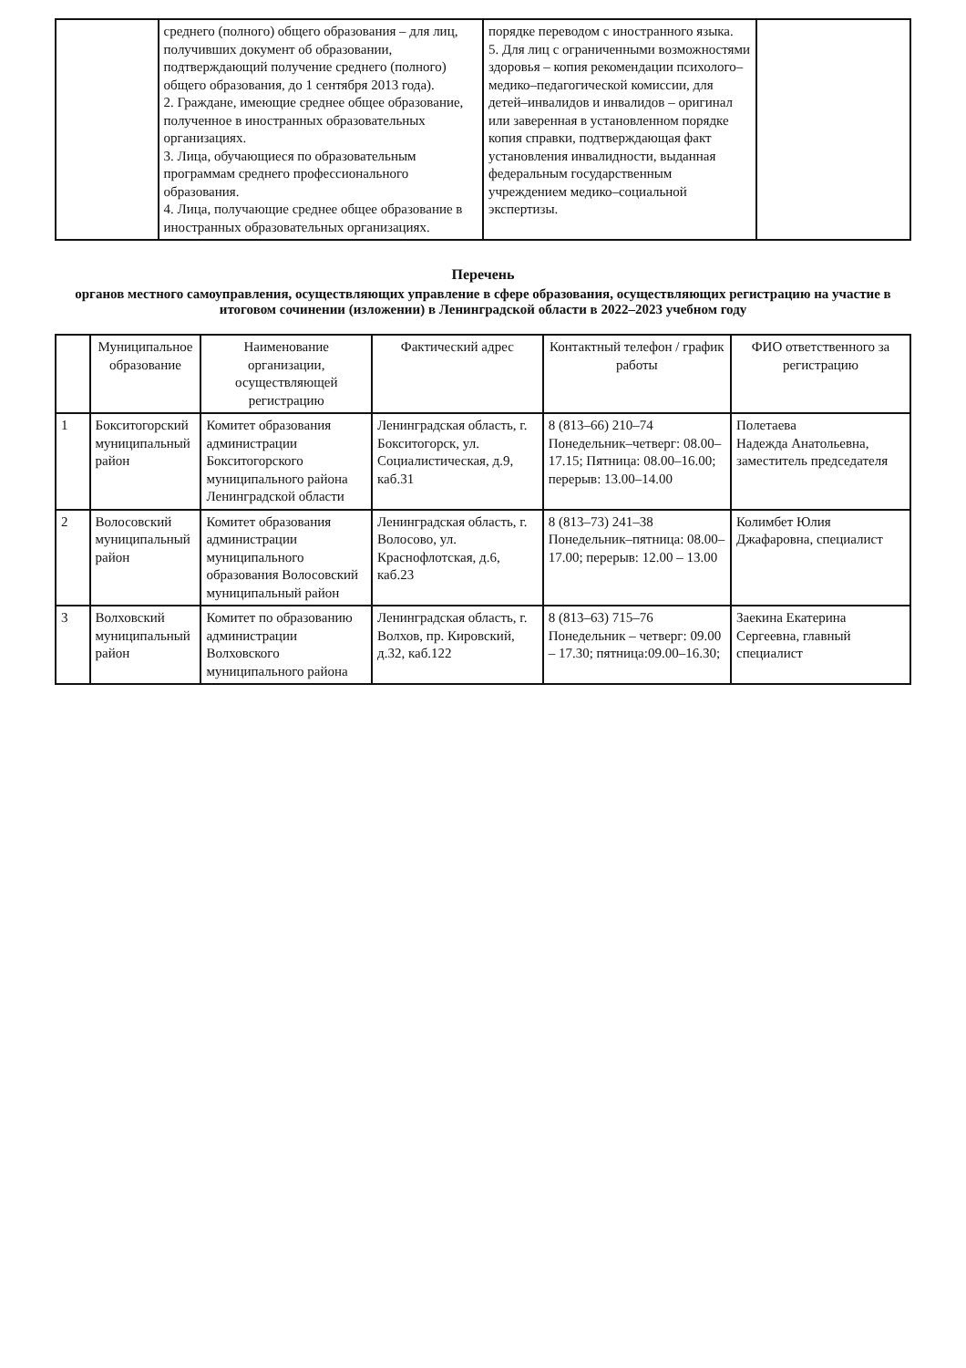| | среднего (полного) общего образования – для лиц, получивших документ об образовании, подтверждающий получение среднего (полного) общего образования, до 1 сентября 2013 года). 2. Граждане, имеющие среднее общее образование, полученное в иностранных образовательных организациях. 3. Лица, обучающиеся по образовательным программам среднего профессионального образования. 4. Лица, получающие среднее общее образование в иностранных образовательных организациях. | порядке переводом с иностранного языка. 5. Для лиц с ограниченными возможностями здоровья – копия рекомендации психолого–медико–педагогической комиссии, для детей–инвалидов и инвалидов – оригинал или заверенная в установленном порядке копия справки, подтверждающая факт установления инвалидности, выданная федеральным государственным учреждением медико–социальной экспертизы. | |
Перечень
органов местного самоуправления, осуществляющих управление в сфере образования, осуществляющих регистрацию на участие в итоговом сочинении (изложении) в Ленинградской области в 2022–2023 учебном году
| | Муниципальное образование | Наименование организации, осуществляющей регистрацию | Фактический адрес | Контактный телефон / график работы | ФИО ответственного за регистрацию |
| --- | --- | --- | --- | --- | --- |
| 1 | Бокситогорский муниципальный район | Комитет образования администрации Бокситогорского муниципального района Ленинградской области | Ленинградская область, г. Бокситогорск, ул. Социалистическая, д.9, каб.31 | 8 (813–66) 210–74 Понедельник–четверг: 08.00–17.15; Пятница: 08.00–16.00; перерыв: 13.00–14.00 | Полетаева Надежда Анатольевна, заместитель председателя |
| 2 | Волосовский муниципальный район | Комитет образования администрации муниципального образования Волосовский муниципальный район | Ленинградская область, г. Волосово, ул. Краснофлотская, д.6, каб.23 | 8 (813–73) 241–38 Понедельник–пятница: 08.00–17.00; перерыв: 12.00 – 13.00 | Колимбет Юлия Джафаровна, специалист |
| 3 | Волховский муниципальный район | Комитет по образованию администрации Волховского муниципального района | Ленинградская область, г. Волхов, пр. Кировский, д.32, каб.122 | 8 (813–63) 715–76 Понедельник – четверг: 09.00 – 17.30; пятница:09.00–16.30; | Заекина Екатерина Сергеевна, главный специалист |